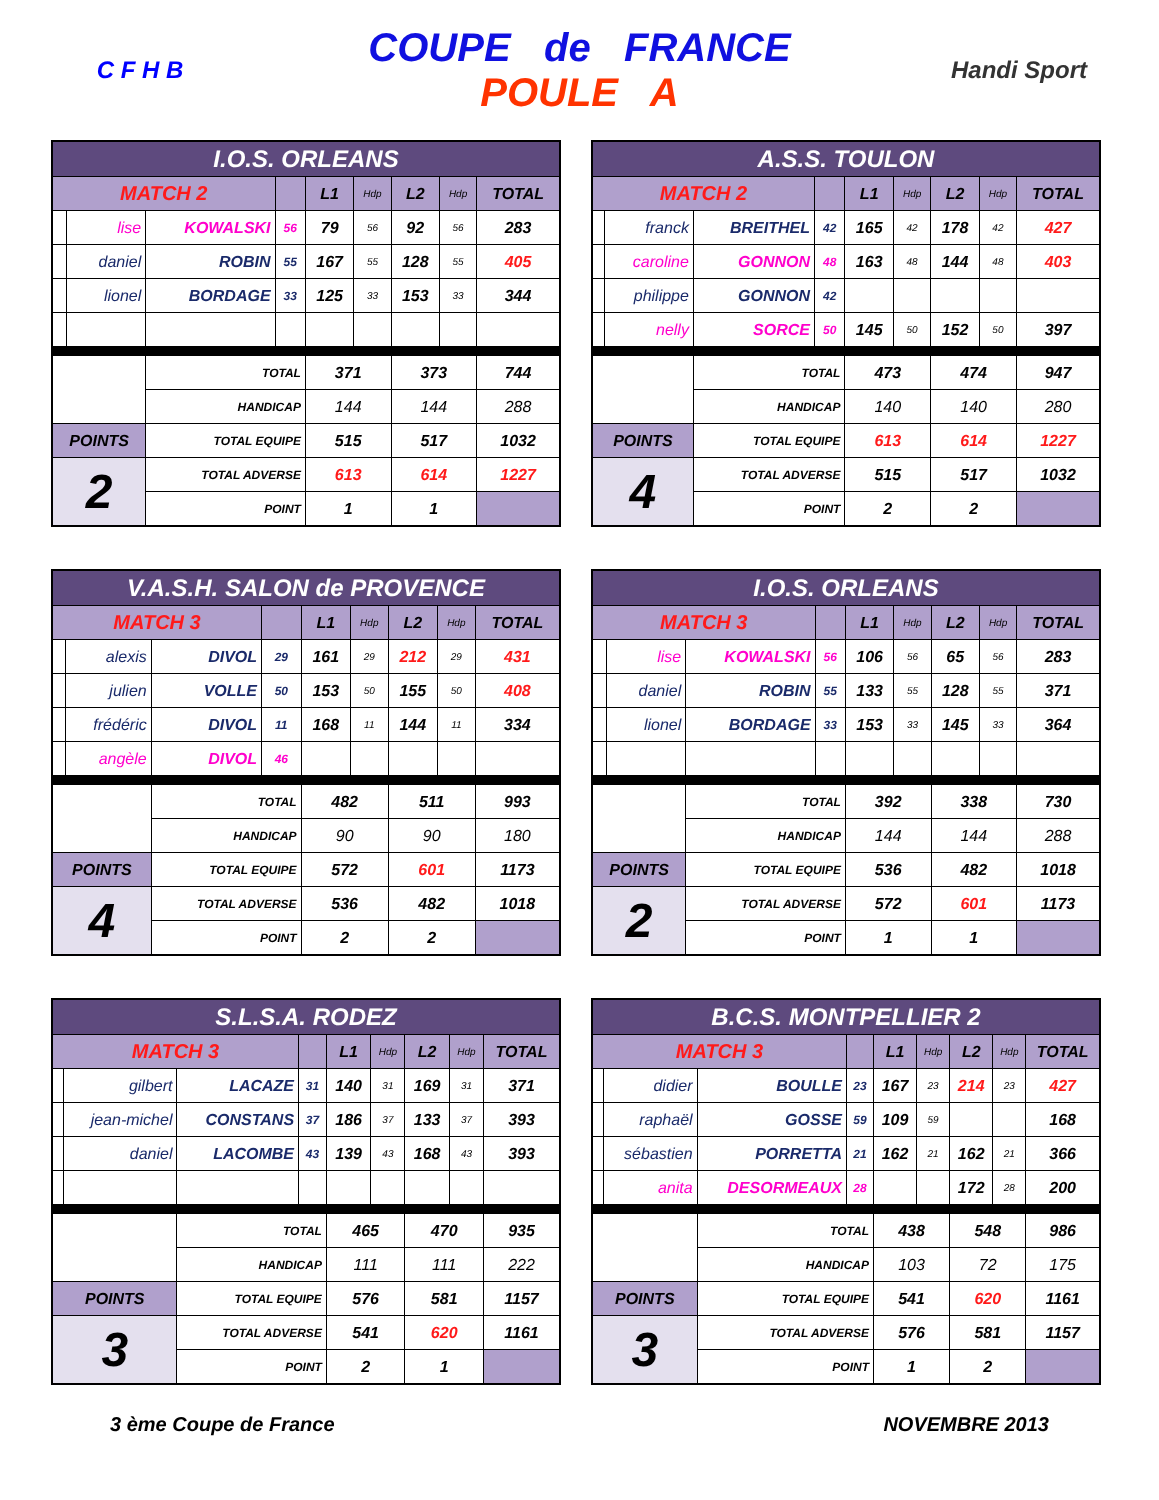C F H B
COUPE de FRANCE
POULE A
Handi Sport
| I.O.S. ORLEANS | | | | | | | | |
| MATCH 2 | | | | L1 | Hdp | L2 | Hdp | TOTAL |
| | lise | KOWALSKI | 56 | 79 | 56 | 92 | 56 | 283 |
| | daniel | ROBIN | 55 | 167 | 55 | 128 | 55 | 405 |
| | lionel | BORDAGE | 33 | 125 | 33 | 153 | 33 | 344 |
| | | TOTAL | | 371 | | 373 | | 744 |
| | | HANDICAP | | 144 | | 144 | | 288 |
| POINTS | | TOTAL EQUIPE | | 515 | | 517 | | 1032 |
| 2 | | TOTAL ADVERSE | | 613 | | 614 | | 1227 |
| | | POINT | | 1 | | 1 | | |
| A.S.S. TOULON | | | | | | | | |
| MATCH 2 | | | | L1 | Hdp | L2 | Hdp | TOTAL |
| | franck | BREITHEL | 42 | 165 | 42 | 178 | 42 | 427 |
| | caroline | GONNON | 48 | 163 | 48 | 144 | 48 | 403 |
| | philippe | GONNON | 42 | | | | | |
| | nelly | SORCE | 50 | 145 | 50 | 152 | 50 | 397 |
| | | TOTAL | | 473 | | 474 | | 947 |
| | | HANDICAP | | 140 | | 140 | | 280 |
| POINTS | | TOTAL EQUIPE | | 613 | | 614 | | 1227 |
| 4 | | TOTAL ADVERSE | | 515 | | 517 | | 1032 |
| | | POINT | | 2 | | 2 | | |
| V.A.S.H. SALON de PROVENCE | | | | | | | | |
| MATCH 3 | | | | L1 | Hdp | L2 | Hdp | TOTAL |
| | alexis | DIVOL | 29 | 161 | 29 | 212 | 29 | 431 |
| | julien | VOLLE | 50 | 153 | 50 | 155 | 50 | 408 |
| | frédéric | DIVOL | 11 | 168 | 11 | 144 | 11 | 334 |
| | angèle | DIVOL | 46 | | | | | |
| | | TOTAL | | 482 | | 511 | | 993 |
| | | HANDICAP | | 90 | | 90 | | 180 |
| POINTS | | TOTAL EQUIPE | | 572 | | 601 | | 1173 |
| 4 | | TOTAL ADVERSE | | 536 | | 482 | | 1018 |
| | | POINT | | 2 | | 2 | | |
| I.O.S. ORLEANS | | | | | | | | |
| MATCH 3 | | | | L1 | Hdp | L2 | Hdp | TOTAL |
| | lise | KOWALSKI | 56 | 106 | 56 | 65 | 56 | 283 |
| | daniel | ROBIN | 55 | 133 | 55 | 128 | 55 | 371 |
| | lionel | BORDAGE | 33 | 153 | 33 | 145 | 33 | 364 |
| | | TOTAL | | 392 | | 338 | | 730 |
| | | HANDICAP | | 144 | | 144 | | 288 |
| POINTS | | TOTAL EQUIPE | | 536 | | 482 | | 1018 |
| 2 | | TOTAL ADVERSE | | 572 | | 601 | | 1173 |
| | | POINT | | 1 | | 1 | | |
| S.L.S.A. RODEZ | | | | | | | | |
| MATCH 3 | | | | L1 | Hdp | L2 | Hdp | TOTAL |
| | gilbert | LACAZE | 31 | 140 | 31 | 169 | 31 | 371 |
| | jean-michel | CONSTANS | 37 | 186 | 37 | 133 | 37 | 393 |
| | daniel | LACOMBE | 43 | 139 | 43 | 168 | 43 | 393 |
| | | TOTAL | | 465 | | 470 | | 935 |
| | | HANDICAP | | 111 | | 111 | | 222 |
| POINTS | | TOTAL EQUIPE | | 576 | | 581 | | 1157 |
| 3 | | TOTAL ADVERSE | | 541 | | 620 | | 1161 |
| | | POINT | | 2 | | 1 | | |
| B.C.S. MONTPELLIER 2 | | | | | | | | |
| MATCH 3 | | | | L1 | Hdp | L2 | Hdp | TOTAL |
| | didier | BOULLE | 23 | 167 | 23 | 214 | 23 | 427 |
| | raphaël | GOSSE | 59 | 109 | 59 | | | 168 |
| | sébastien | PORRETTA | 21 | 162 | 21 | 162 | 21 | 366 |
| | anita | DESORMEAUX | 28 | | | 172 | 28 | 200 |
| | | TOTAL | | 438 | | 548 | | 986 |
| | | HANDICAP | | 103 | | 72 | | 175 |
| POINTS | | TOTAL EQUIPE | | 541 | | 620 | | 1161 |
| 3 | | TOTAL ADVERSE | | 576 | | 581 | | 1157 |
| | | POINT | | 1 | | 2 | | |
3 ème Coupe de France NOVEMBRE 2013